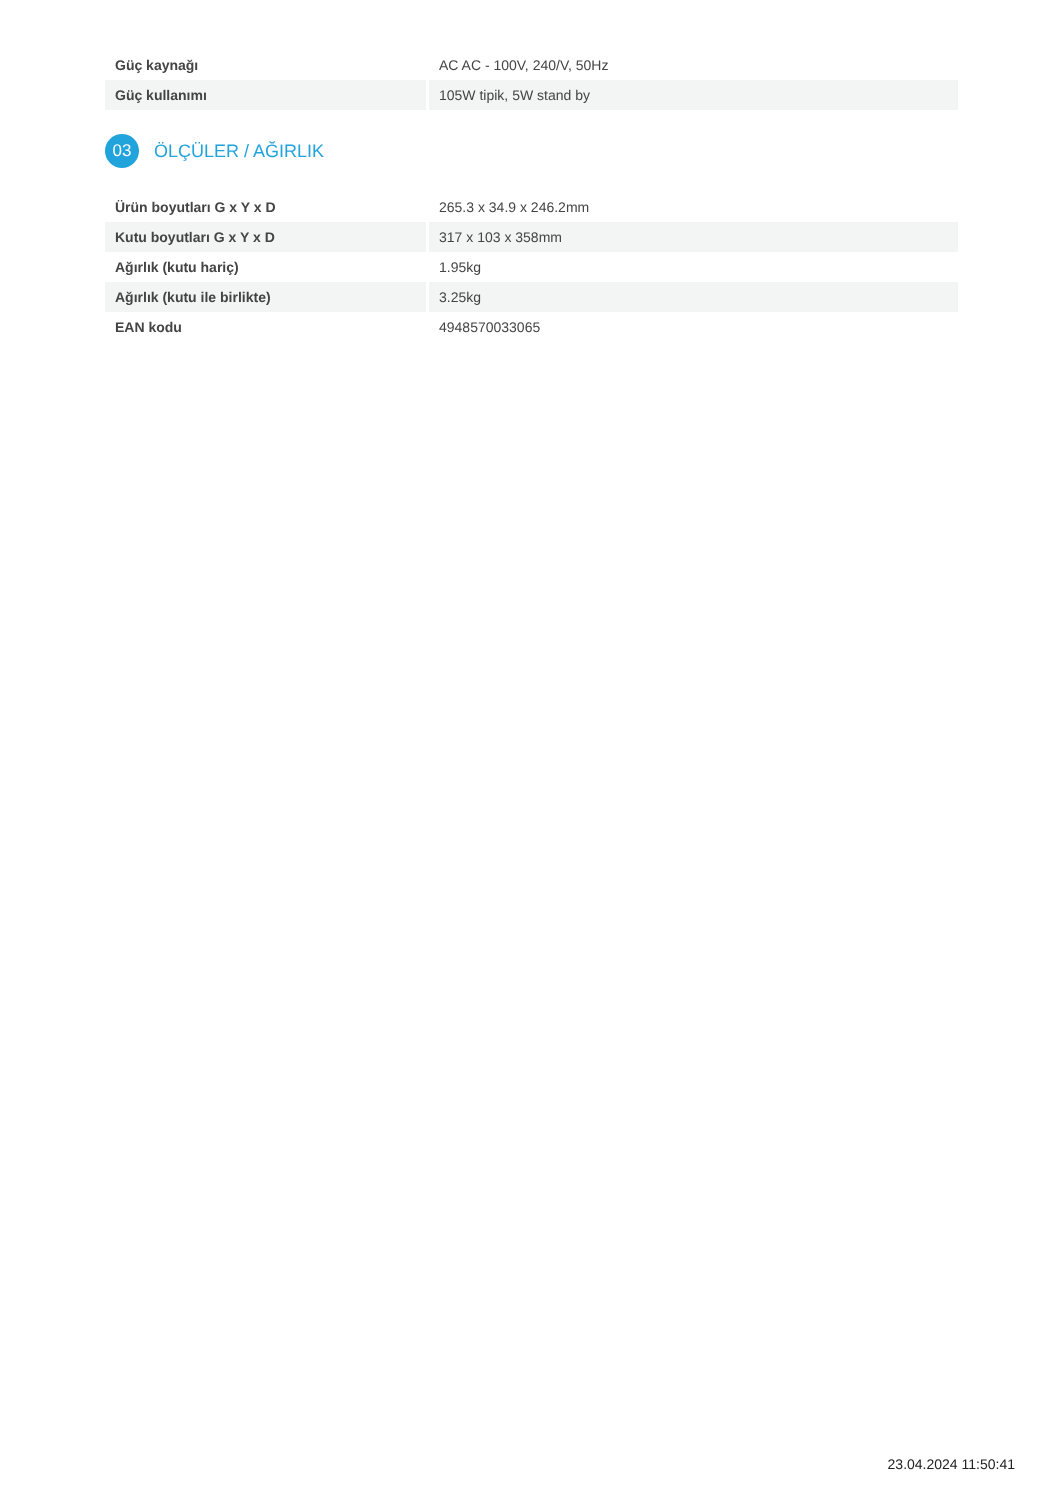| Güç kaynağı | AC AC - 100V, 240/V, 50Hz |
| Güç kullanımı | 105W tipik, 5W stand by |
03 ÖLÇÜLER / AĞIRLIK
| Ürün boyutları G x Y x D | 265.3 x 34.9 x 246.2mm |
| Kutu boyutları G x Y x D | 317 x 103 x 358mm |
| Ağırlık (kutu hariç) | 1.95kg |
| Ağırlık (kutu ile birlikte) | 3.25kg |
| EAN kodu | 4948570033065 |
23.04.2024 11:50:41